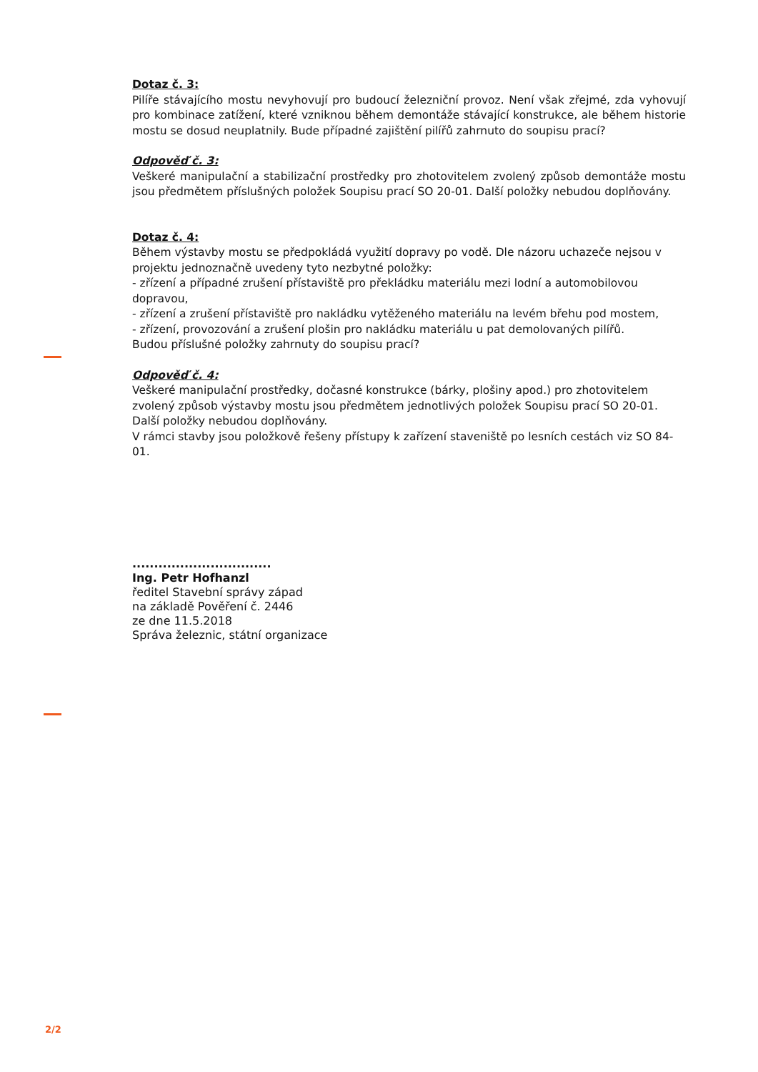Dotaz č. 3:
Pilíře stávajícího mostu nevyhovují pro budoucí železniční provoz. Není však zřejmé, zda vyhovují pro kombinace zatížení, které vzniknou během demontáže stávající konstrukce, ale během historie mostu se dosud neuplatnily. Bude případné zajištění pilířů zahrnuto do soupisu prací?
Odpověď č. 3:
Veškeré manipulační a stabilizační prostředky pro zhotovitelem zvolený způsob demontáže mostu jsou předmětem příslušných položek Soupisu prací SO 20-01. Další položky nebudou doplňovány.
Dotaz č. 4:
Během výstavby mostu se předpokládá využití dopravy po vodě. Dle názoru uchazeče nejsou v projektu jednoznačně uvedeny tyto nezbytné položky:
- zřízení a případné zrušení přístaviště pro překládku materiálu mezi lodní a automobilovou dopravou,
- zřízení a zrušení přístaviště pro nakládku vytěženého materiálu na levém břehu pod mostem,
- zřízení, provozování a zrušení plošin pro nakládku materiálu u pat demolovaných pilířů.
Budou příslušné položky zahrnuty do soupisu prací?
Odpověď č. 4:
Veškeré manipulační prostředky, dočasné konstrukce (bárky, plošiny apod.) pro zhotovitelem zvolený způsob výstavby mostu jsou předmětem jednotlivých položek Soupisu prací SO 20-01. Další položky nebudou doplňovány.
V rámci stavby jsou položkově řešeny přístupy k zařízení staveniště po lesních cestách viz SO 84-01.
................................
Ing. Petr Hofhanzl
ředitel Stavební správy západ
na základě Pověření č. 2446
ze dne 11.5.2018
Správa železnic, státní organizace
2/2